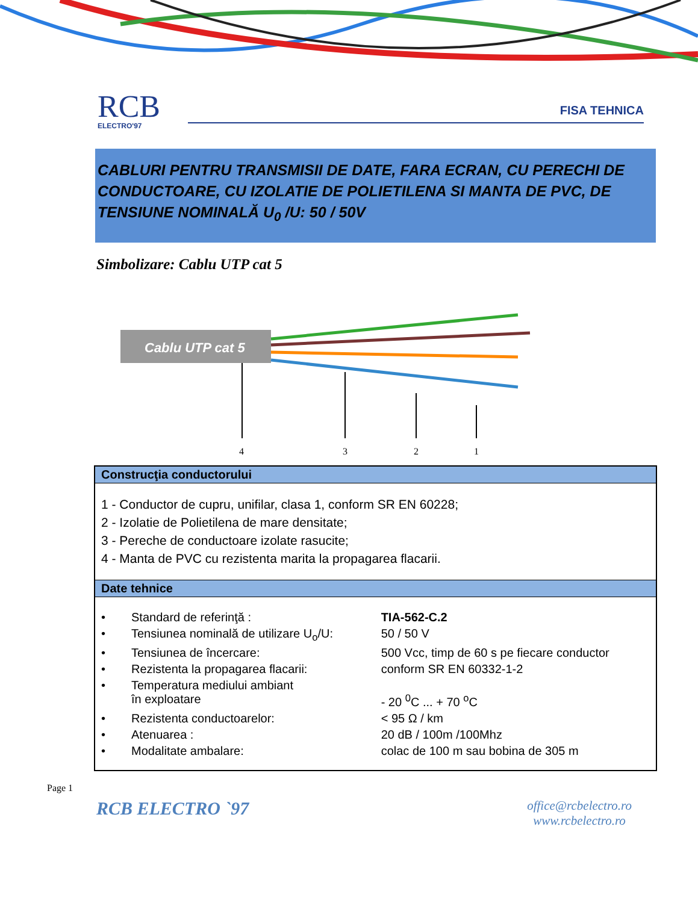RCB
ELECTRO'97
FISA TEHNICA
CABLURI PENTRU TRANSMISII DE DATE, FARA ECRAN, CU PERECHI DE CONDUCTOARE, CU IZOLATIE DE POLIETILENA SI MANTA DE PVC, DE TENSIUNE NOMINALĂ U<sub>0</sub> /U: 50 / 50V
Simbolizare: Cablu UTP cat 5
Cablu UTP cat 5
4
3
2
1
| Construcţia conductorului | | |
| --- | --- | --- |
| 1 - Conductor de cupru, unifilar, clasa 1, conform SR EN 60228; 2 - Izolatie de Polietilena de mare densitate; 3 - Pereche de conductoare izolate rasucite; 4 - Manta de PVC cu rezistenta marita la propagarea flacarii. | | |
| Date tehnice | | |
| • | Standard de referinţă : | TIA-562-C.2 |
| • | Tensiunea nominală de utilizare U<sub>o</sub>/U: | 50 / 50 V |
| • | Tensiunea de încercare: | 500 Vcc, timp de 60 s pe fiecare conductor |
| • | Rezistenta la propagarea flacarii: | conform SR EN 60332-1-2 |
| • | Temperatura mediului ambiant în exploatare | - 20 <sup>0</sup>C ... + 70 <sup>o</sup>C |
| • | Rezistenta conductoarelor: | < 95 Ω / km |
| • | Atenuarea : | 20 dB / 100m /100Mhz |
| • | Modalitate ambalare: | colac de 100 m sau bobina de 305 m |
Page 1
RCB ELECTRO `97
office@rcbelectro.ro
www.rcbelectro.ro